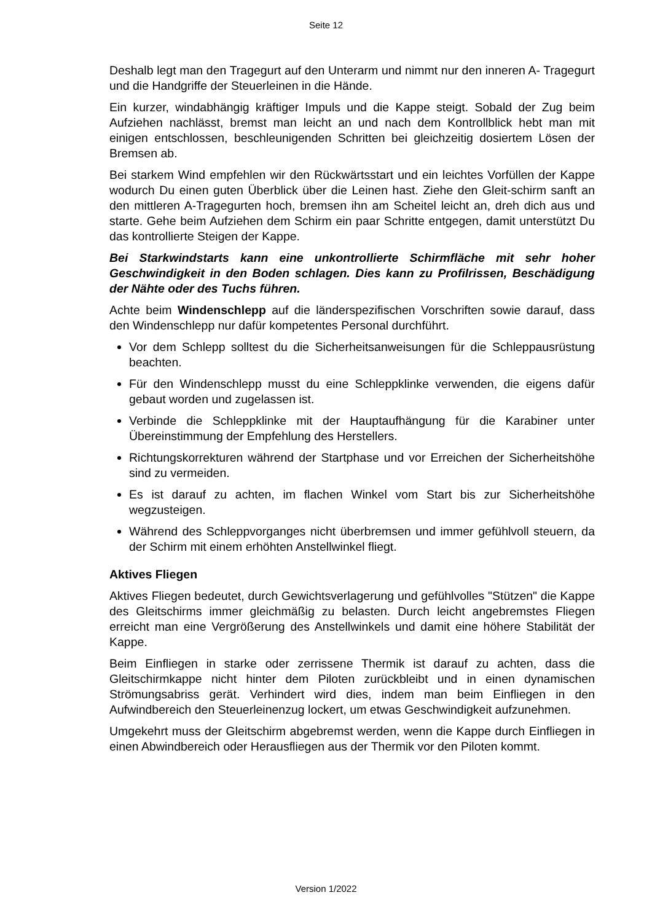Seite 12
Deshalb legt man den Tragegurt auf den Unterarm und nimmt nur den inneren A- Tragegurt und die Handgriffe der Steuerleinen in die Hände.
Ein kurzer, windabhängig kräftiger Impuls und die Kappe steigt. Sobald der Zug beim Aufziehen nachlässt, bremst man leicht an und nach dem Kontrollblick hebt man mit einigen entschlossen, beschleunigenden Schritten bei gleichzeitig dosiertem Lösen der Bremsen ab.
Bei starkem Wind empfehlen wir den Rückwärtsstart und ein leichtes Vorfüllen der Kappe wodurch Du einen guten Überblick über die Leinen hast. Ziehe den Gleit-schirm sanft an den mittleren A-Tragegurten hoch, bremsen ihn am Scheitel leicht an, dreh dich aus und starte. Gehe beim Aufziehen dem Schirm ein paar Schritte entgegen, damit unterstützt Du das kontrollierte Steigen der Kappe.
Bei Starkwindstarts kann eine unkontrollierte Schirmfläche mit sehr hoher Geschwindigkeit in den Boden schlagen. Dies kann zu Profilrissen, Beschädigung der Nähte oder des Tuchs führen.
Achte beim Windenschlepp auf die länderspezifischen Vorschriften sowie darauf, dass den Windenschlepp nur dafür kompetentes Personal durchführt.
Vor dem Schlepp solltest du die Sicherheitsanweisungen für die Schleppausrüstung beachten.
Für den Windenschlepp musst du eine Schleppklinke verwenden, die eigens dafür gebaut worden und zugelassen ist.
Verbinde die Schleppklinke mit der Hauptaufhängung für die Karabiner unter Übereinstimmung der Empfehlung des Herstellers.
Richtungskorrekturen während der Startphase und vor Erreichen der Sicherheitshöhe sind zu vermeiden.
Es ist darauf zu achten, im flachen Winkel vom Start bis zur Sicherheitshöhe wegzusteigen.
Während des Schleppvorganges nicht überbremsen und immer gefühlvoll steuern, da der Schirm mit einem erhöhten Anstellwinkel fliegt.
Aktives Fliegen
Aktives Fliegen bedeutet, durch Gewichtsverlagerung und gefühlvolles "Stützen" die Kappe des Gleitschirms immer gleichmäßig zu belasten. Durch leicht angebremstes Fliegen erreicht man eine Vergrößerung des Anstellwinkels und damit eine höhere Stabilität der Kappe.
Beim Einfliegen in starke oder zerrissene Thermik ist darauf zu achten, dass die Gleitschirmkappe nicht hinter dem Piloten zurückbleibt und in einen dynamischen Strömungsabriss gerät. Verhindert wird dies, indem man beim Einfliegen in den Aufwindbereich den Steuerleinenzug lockert, um etwas Geschwindigkeit aufzunehmen.
Umgekehrt muss der Gleitschirm abgebremst werden, wenn die Kappe durch Einfliegen in einen Abwindbereich oder Herausfliegen aus der Thermik vor den Piloten kommt.
Version 1/2022